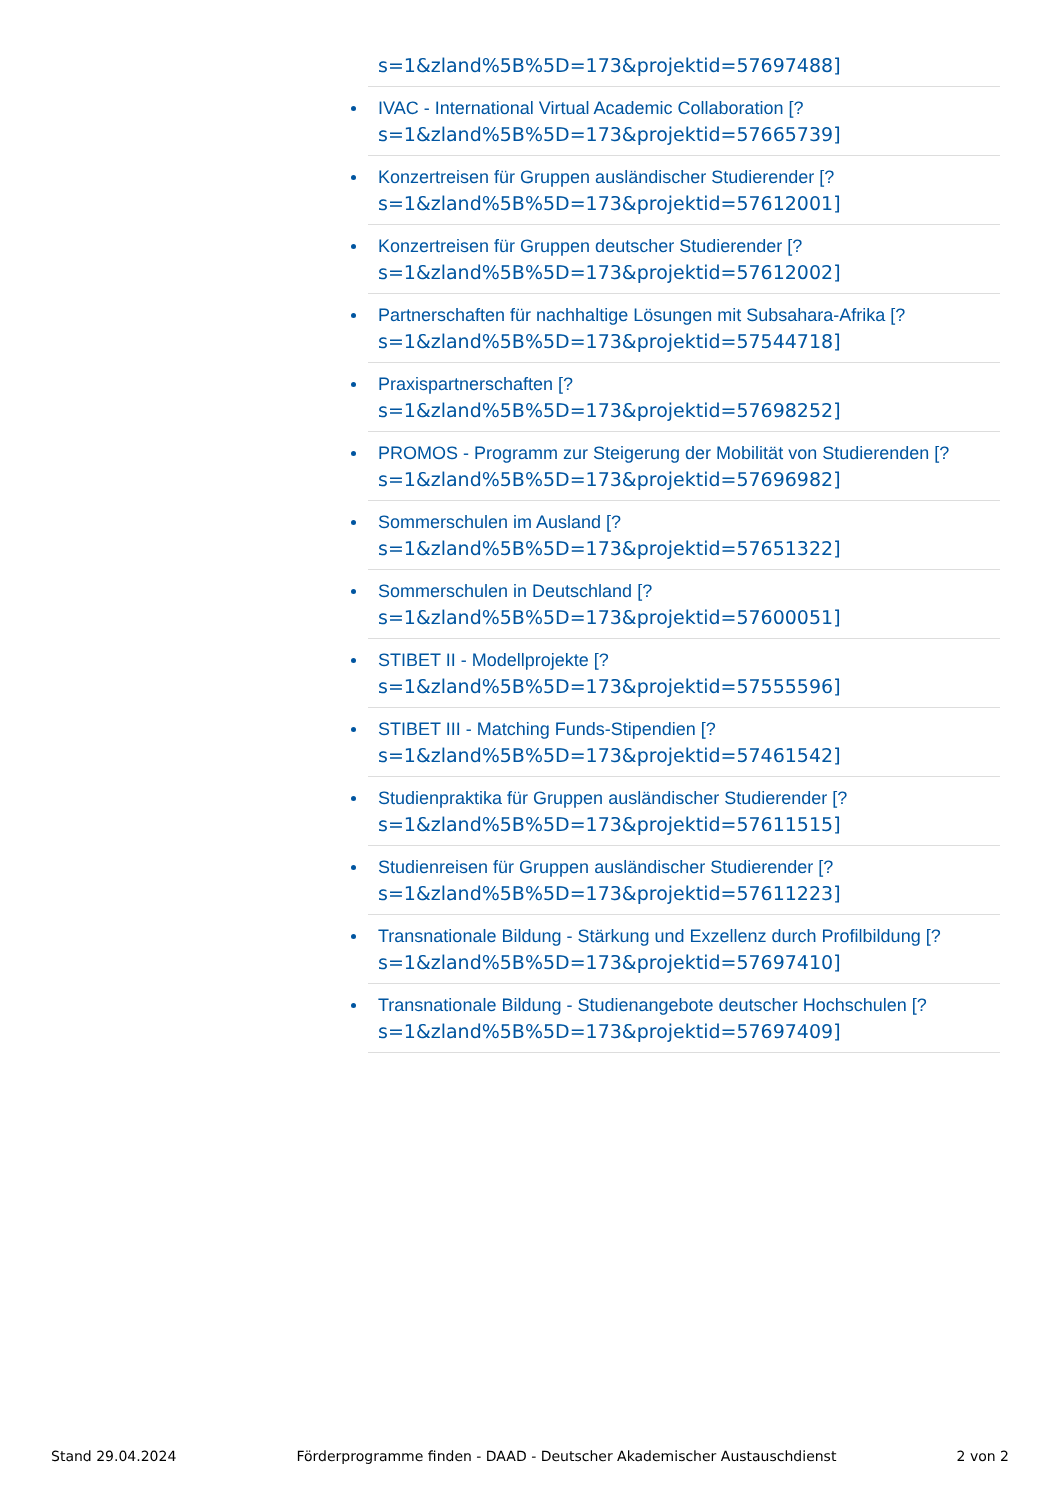s=1&zland%5B%5D=173&projektid=57697488]
IVAC - International Virtual Academic Collaboration [?
s=1&zland%5B%5D=173&projektid=57665739]
Konzertreisen für Gruppen ausländischer Studierender [?
s=1&zland%5B%5D=173&projektid=57612001]
Konzertreisen für Gruppen deutscher Studierender [?
s=1&zland%5B%5D=173&projektid=57612002]
Partnerschaften für nachhaltige Lösungen mit Subsahara-Afrika [?
s=1&zland%5B%5D=173&projektid=57544718]
Praxispartnerschaften [?
s=1&zland%5B%5D=173&projektid=57698252]
PROMOS - Programm zur Steigerung der Mobilität von Studierenden [?
s=1&zland%5B%5D=173&projektid=57696982]
Sommerschulen im Ausland [?
s=1&zland%5B%5D=173&projektid=57651322]
Sommerschulen in Deutschland [?
s=1&zland%5B%5D=173&projektid=57600051]
STIBET II - Modellprojekte [?
s=1&zland%5B%5D=173&projektid=57555596]
STIBET III - Matching Funds-Stipendien [?
s=1&zland%5B%5D=173&projektid=57461542]
Studienpraktika für Gruppen ausländischer Studierender [?
s=1&zland%5B%5D=173&projektid=57611515]
Studienreisen für Gruppen ausländischer Studierender [?
s=1&zland%5B%5D=173&projektid=57611223]
Transnationale Bildung - Stärkung und Exzellenz durch Profilbildung [?
s=1&zland%5B%5D=173&projektid=57697410]
Transnationale Bildung - Studienangebote deutscher Hochschulen [?
s=1&zland%5B%5D=173&projektid=57697409]
Stand 29.04.2024 Förderprogramme finden - DAAD - Deutscher Akademischer Austauschdienst 2 von 2